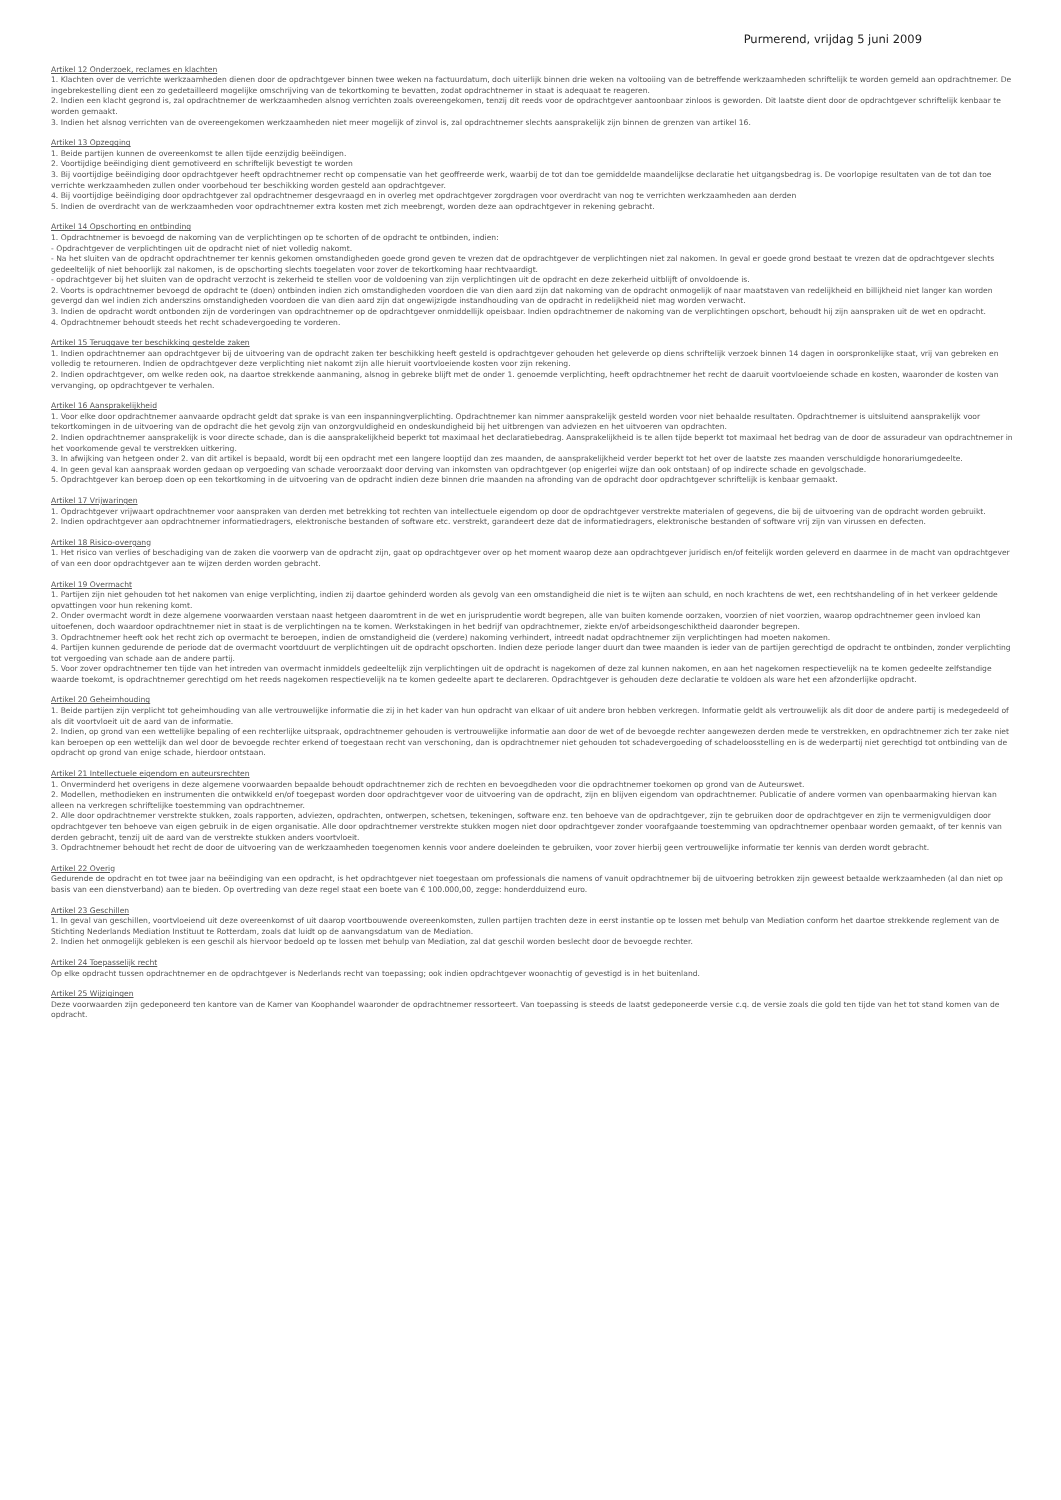Purmerend, vrijdag 5 juni 2009
Artikel 12 Onderzoek, reclames en klachten
1. Klachten over de verrichte werkzaamheden dienen door de opdrachtgever binnen twee weken na factuurdatum, doch uiterlijk binnen drie weken na voltooiing van de betreffende werkzaamheden schriftelijk te worden gemeld aan opdrachtnemer. De ingebrekestelling dient een zo gedetailleerd mogelijke omschrijving van de tekortkoming te bevatten, zodat opdrachtnemer in staat is adequaat te reageren.
2. Indien een klacht gegrond is, zal opdrachtnemer de werkzaamheden alsnog verrichten zoals overeengekomen, tenzij dit reeds voor de opdrachtgever aantoonbaar zinloos is geworden. Dit laatste dient door de opdrachtgever schriftelijk kenbaar te worden gemaakt.
3. Indien het alsnog verrichten van de overeengekomen werkzaamheden niet meer mogelijk of zinvol is, zal opdrachtnemer slechts aansprakelijk zijn binnen de grenzen van artikel 16.
Artikel 13 Opzegging
1. Beide partijen kunnen de overeenkomst te allen tijde eenzijdig beëindigen.
2. Voortijdige beëindiging dient gemotiveerd en schriftelijk bevestigt te worden
3. Bij voortijdige beëindiging door opdrachtgever heeft opdrachtnemer recht op compensatie van het geoffreerde werk, waarbij de tot dan toe gemiddelde maandelijkse declaratie het uitgangsbedrag is. De voorlopige resultaten van de tot dan toe verrichte werkzaamheden zullen onder voorbehoud ter beschikking worden gesteld aan opdrachtgever.
4. Bij voortijdige beëindiging door opdrachtgever zal opdrachtnemer desgevraagd en in overleg met opdrachtgever zorgdragen voor overdracht van nog te verrichten werkzaamheden aan derden
5. Indien de overdracht van de werkzaamheden voor opdrachtnemer extra kosten met zich meebrengt, worden deze aan opdrachtgever in rekening gebracht.
Artikel 14 Opschorting en ontbinding
1. Opdrachtnemer is bevoegd de nakoming van de verplichtingen op te schorten of de opdracht te ontbinden, indien:
- Opdrachtgever de verplichtingen uit de opdracht niet of niet volledig nakomt.
- Na het sluiten van de opdracht opdrachtnemer ter kennis gekomen omstandigheden goede grond geven te vrezen dat de opdrachtgever de verplichtingen niet zal nakomen. In geval er goede grond bestaat te vrezen dat de opdrachtgever slechts gedeeltelijk of niet behoorlijk zal nakomen, is de opschorting slechts toegelaten voor zover de tekortkoming haar rechtvaardigt.
- opdrachtgever bij het sluiten van de opdracht verzocht is zekerheid te stellen voor de voldoening van zijn verplichtingen uit de opdracht en deze zekerheid uitblijft of onvoldoende is.
2. Voorts is opdrachtnemer bevoegd de opdracht te (doen) ontbinden indien zich omstandigheden voordoen die van dien aard zijn dat nakoming van de opdracht onmogelijk of naar maatstaven van redelijkheid en billijkheid niet langer kan worden gevergd dan wel indien zich anderszins omstandigheden voordoen die van dien aard zijn dat ongewijzigde instandhouding van de opdracht in redelijkheid niet mag worden verwacht.
3. Indien de opdracht wordt ontbonden zijn de vorderingen van opdrachtnemer op de opdrachtgever onmiddellijk opeisbaar. Indien opdrachtnemer de nakoming van de verplichtingen opschort, behoudt hij zijn aanspraken uit de wet en opdracht.
4. Opdrachtnemer behoudt steeds het recht schadevergoeding te vorderen.
Artikel 15 Teruggave ter beschikking gestelde zaken
1. Indien opdrachtnemer aan opdrachtgever bij de uitvoering van de opdracht zaken ter beschikking heeft gesteld is opdrachtgever gehouden het geleverde op diens schriftelijk verzoek binnen 14 dagen in oorspronkelijke staat, vrij van gebreken en volledig te retourneren. Indien de opdrachtgever deze verplichting niet nakomt zijn alle hieruit voortvloeiende kosten voor zijn rekening.
2. Indien opdrachtgever, om welke reden ook, na daartoe strekkende aanmaning, alsnog in gebreke blijft met de onder 1. genoemde verplichting, heeft opdrachtnemer het recht de daaruit voortvloeiende schade en kosten, waaronder de kosten van vervanging, op opdrachtgever te verhalen.
Artikel 16 Aansprakelijkheid
1. Voor elke door opdrachtnemer aanvaarde opdracht geldt dat sprake is van een inspanningverplichting. Opdrachtnemer kan nimmer aansprakelijk gesteld worden voor niet behaalde resultaten. Opdrachtnemer is uitsluitend aansprakelijk voor tekortkomingen in de uitvoering van de opdracht die het gevolg zijn van onzorgvuldigheid en ondeskundigheid bij het uitbrengen van adviezen en het uitvoeren van opdrachten.
2. Indien opdrachtnemer aansprakelijk is voor directe schade, dan is die aansprakelijkheid beperkt tot maximaal het declaratiebedrag. Aansprakelijkheid is te allen tijde beperkt tot maximaal het bedrag van de door de assuradeur van opdrachtnemer in het voorkomende geval te verstrekken uitkering.
3. In afwijking van hetgeen onder 2. van dit artikel is bepaald, wordt bij een opdracht met een langere looptijd dan zes maanden, de aansprakelijkheid verder beperkt tot het over de laatste zes maanden verschuldigde honorariumgedeelte.
4. In geen geval kan aanspraak worden gedaan op vergoeding van schade veroorzaakt door derving van inkomsten van opdrachtgever (op enigerlei wijze dan ook ontstaan) of op indirecte schade en gevolgschade.
5. Opdrachtgever kan beroep doen op een tekortkoming in de uitvoering van de opdracht indien deze binnen drie maanden na afronding van de opdracht door opdrachtgever schriftelijk is kenbaar gemaakt.
Artikel 17 Vrijwaringen
1. Opdrachtgever vrijwaart opdrachtnemer voor aanspraken van derden met betrekking tot rechten van intellectuele eigendom op door de opdrachtgever verstrekte materialen of gegevens, die bij de uitvoering van de opdracht worden gebruikt.
2. Indien opdrachtgever aan opdrachtnemer informatiedragers, elektronische bestanden of software etc. verstrekt, garandeert deze dat de informatiedragers, elektronische bestanden of software vrij zijn van virussen en defecten.
Artikel 18 Risico-overgang
1. Het risico van verlies of beschadiging van de zaken die voorwerp van de opdracht zijn, gaat op opdrachtgever over op het moment waarop deze aan opdrachtgever juridisch en/of feitelijk worden geleverd en daarmee in de macht van opdrachtgever of van een door opdrachtgever aan te wijzen derden worden gebracht.
Artikel 19 Overmacht
1. Partijen zijn niet gehouden tot het nakomen van enige verplichting, indien zij daartoe gehinderd worden als gevolg van een omstandigheid die niet is te wijten aan schuld, en noch krachtens de wet, een rechtshandeling of in het verkeer geldende opvattingen voor hun rekening komt.
2. Onder overmacht wordt in deze algemene voorwaarden verstaan naast hetgeen daaromtrent in de wet en jurisprudentie wordt begrepen, alle van buiten komende oorzaken, voorzien of niet voorzien, waarop opdrachtnemer geen invloed kan uitoefenen, doch waardoor opdrachtnemer niet in staat is de verplichtingen na te komen. Werkstakingen in het bedrijf van opdrachtnemer, ziekte en/of arbeidsongeschiktheid daaronder begrepen.
3. Opdrachtnemer heeft ook het recht zich op overmacht te beroepen, indien de omstandigheid die (verdere) nakoming verhindert, intreedt nadat opdrachtnemer zijn verplichtingen had moeten nakomen.
4. Partijen kunnen gedurende de periode dat de overmacht voortduurt de verplichtingen uit de opdracht opschorten. Indien deze periode langer duurt dan twee maanden is ieder van de partijen gerechtigd de opdracht te ontbinden, zonder verplichting tot vergoeding van schade aan de andere partij.
5. Voor zover opdrachtnemer ten tijde van het intreden van overmacht inmiddels gedeeltelijk zijn verplichtingen uit de opdracht is nagekomen of deze zal kunnen nakomen, en aan het nagekomen respectievelijk na te komen gedeelte zelfstandige waarde toekomt, is opdrachtnemer gerechtigd om het reeds nagekomen respectievelijk na te komen gedeelte apart te declareren. Opdrachtgever is gehouden deze declaratie te voldoen als ware het een afzonderlijke opdracht.
Artikel 20 Geheimhouding
1. Beide partijen zijn verplicht tot geheimhouding van alle vertrouwelijke informatie die zij in het kader van hun opdracht van elkaar of uit andere bron hebben verkregen. Informatie geldt als vertrouwelijk als dit door de andere partij is medegedeeld of als dit voortvloeit uit de aard van de informatie.
2. Indien, op grond van een wettelijke bepaling of een rechterlijke uitspraak, opdrachtnemer gehouden is vertrouwelijke informatie aan door de wet of de bevoegde rechter aangewezen derden mede te verstrekken, en opdrachtnemer zich ter zake niet kan beroepen op een wettelijk dan wel door de bevoegde rechter erkend of toegestaan recht van verschoning, dan is opdrachtnemer niet gehouden tot schadevergoeding of schadeloosstelling en is de wederpartij niet gerechtigd tot ontbinding van de opdracht op grond van enige schade, hierdoor ontstaan.
Artikel 21 Intellectuele eigendom en auteursrechten
1. Onverminderd het overigens in deze algemene voorwaarden bepaalde behoudt opdrachtnemer zich de rechten en bevoegdheden voor die opdrachtnemer toekomen op grond van de Auteurswet.
2. Modellen, methodieken en instrumenten die ontwikkeld en/of toegepast worden door opdrachtgever voor de uitvoering van de opdracht, zijn en blijven eigendom van opdrachtnemer. Publicatie of andere vormen van openbaarmaking hiervan kan alleen na verkregen schriftelijke toestemming van opdrachtnemer.
2. Alle door opdrachtnemer verstrekte stukken, zoals rapporten, adviezen, opdrachten, ontwerpen, schetsen, tekeningen, software enz. ten behoeve van de opdrachtgever, zijn te gebruiken door de opdrachtgever en zijn te vermenigvuldigen door opdrachtgever ten behoeve van eigen gebruik in de eigen organisatie. Alle door opdrachtnemer verstrekte stukken mogen niet door opdrachtgever zonder voorafgaande toestemming van opdrachtnemer openbaar worden gemaakt, of ter kennis van derden gebracht, tenzij uit de aard van de verstrekte stukken anders voortvloeit.
3. Opdrachtnemer behoudt het recht de door de uitvoering van de werkzaamheden toegenomen kennis voor andere doeleinden te gebruiken, voor zover hierbij geen vertrouwelijke informatie ter kennis van derden wordt gebracht.
Artikel 22 Overig
Gedurende de opdracht en tot twee jaar na beëindiging van een opdracht, is het opdrachtgever niet toegestaan om professionals die namens of vanuit opdrachtnemer bij de uitvoering betrokken zijn geweest betaalde werkzaamheden (al dan niet op basis van een dienstverband) aan te bieden. Op overtreding van deze regel staat een boete van € 100.000,00, zegge: honderdduizend euro.
Artikel 23 Geschillen
1. In geval van geschillen, voortvloeiend uit deze overeenkomst of uit daarop voortbouwende overeenkomsten, zullen partijen trachten deze in eerst instantie op te lossen met behulp van Mediation conform het daartoe strekkende reglement van de Stichting Nederlands Mediation Instituut te Rotterdam, zoals dat luidt op de aanvangsdatum van de Mediation.
2. Indien het onmogelijk gebleken is een geschil als hiervoor bedoeld op te lossen met behulp van Mediation, zal dat geschil worden beslecht door de bevoegde rechter.
Artikel 24 Toepasselijk recht
Op elke opdracht tussen opdrachtnemer en de opdrachtgever is Nederlands recht van toepassing; ook indien opdrachtgever woonachtig of gevestigd is in het buitenland.
Artikel 25 Wijzigingen
Deze voorwaarden zijn gedeponeerd ten kantore van de Kamer van Koophandel waaronder de opdrachtnemer ressorteert. Van toepassing is steeds de laatst gedeponeerde versie c.q. de versie zoals die gold ten tijde van het tot stand komen van de opdracht.